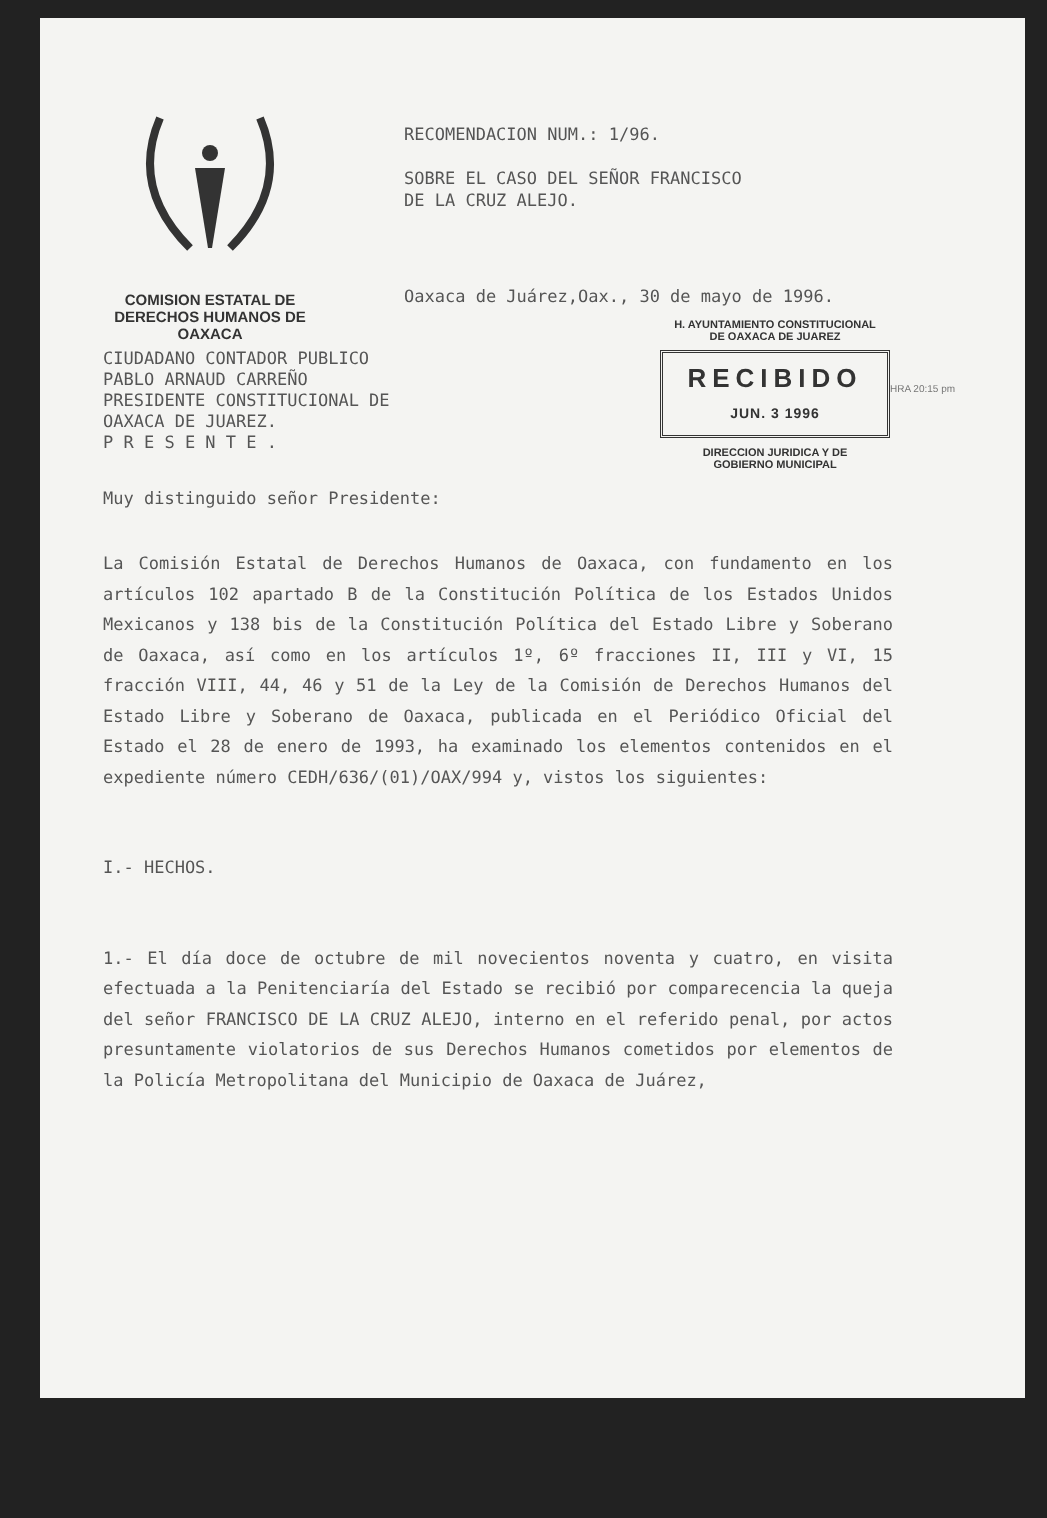COMISION ESTATAL DE
DERECHOS HUMANOS DE OAXACA
RECOMENDACION NUM.: 1/96.
SOBRE EL CASO DEL SEÑOR FRANCISCO
DE LA CRUZ ALEJO.
Oaxaca de Juárez,Oax., 30 de mayo de 1996.
H. AYUNTAMIENTO CONSTITUCIONAL
DE OAXACA DE JUAREZ
RECIBIDO
JUN. 3 1996
DIRECCION JURIDICA Y DE
GOBIERNO MUNICIPAL
HRA 20:15 pm
CIUDADANO CONTADOR PUBLICO
PABLO ARNAUD CARREÑO
PRESIDENTE CONSTITUCIONAL DE
OAXACA DE JUAREZ.
P R E S E N T E .
Muy distinguido señor Presidente:
La Comisión Estatal de Derechos Humanos de Oaxaca, con fundamento en los artículos 102 apartado B de la Constitución Política de los Estados Unidos Mexicanos y 138 bis de la Constitución Política del Estado Libre y Soberano de Oaxaca, así como en los artículos 1º, 6º fracciones II, III y VI, 15 fracción VIII, 44, 46 y 51 de la Ley de la Comisión de Derechos Humanos del Estado Libre y Soberano de Oaxaca, publicada en el Periódico Oficial del Estado el 28 de enero de 1993, ha examinado los elementos contenidos en el expediente número CEDH/636/(01)/OAX/994 y, vistos los siguientes:
I.- HECHOS.
1.- El día doce de octubre de mil novecientos noventa y cuatro, en visita efectuada a la Penitenciaría del Estado se recibió por comparecencia la queja del señor FRANCISCO DE LA CRUZ ALEJO, interno en el referido penal, por actos presuntamente violatorios de sus Derechos Humanos cometidos por elementos de la Policía Metropolitana del Municipio de Oaxaca de Juárez,